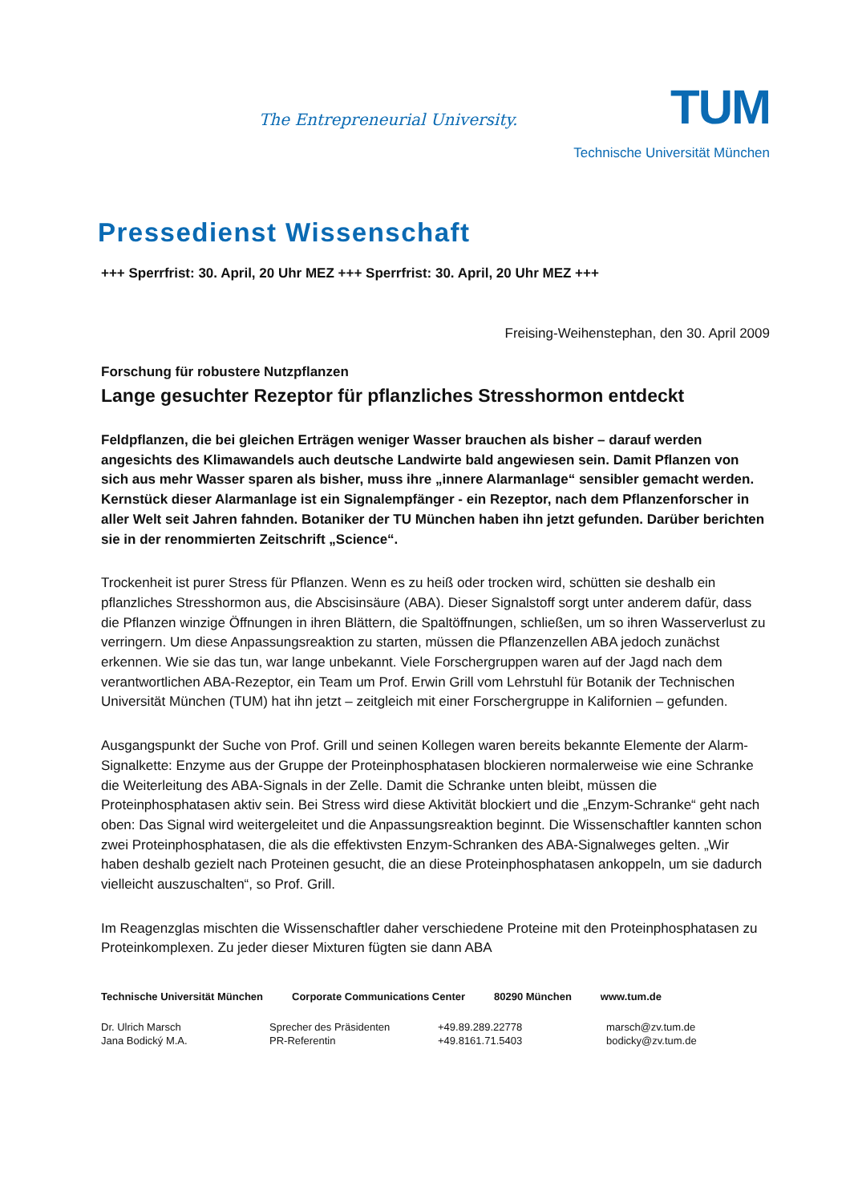The Entrepreneurial University.
TUM
Technische Universität München
Pressedienst Wissenschaft
+++ Sperrfrist: 30. April, 20 Uhr MEZ +++ Sperrfrist: 30. April, 20 Uhr MEZ +++
Freising-Weihenstephan, den 30. April 2009
Forschung für robustere Nutzpflanzen
Lange gesuchter Rezeptor für pflanzliches Stresshormon entdeckt
Feldpflanzen, die bei gleichen Erträgen weniger Wasser brauchen als bisher – darauf werden angesichts des Klimawandels auch deutsche Landwirte bald angewiesen sein. Damit Pflanzen von sich aus mehr Wasser sparen als bisher, muss ihre „innere Alarmanlage“ sensibler gemacht werden. Kernstück dieser Alarmanlage ist ein Signalempfänger - ein Rezeptor, nach dem Pflanzenforscher in aller Welt seit Jahren fahnden. Botaniker der TU München haben ihn jetzt gefunden. Darüber berichten sie in der renommierten Zeitschrift „Science“.
Trockenheit ist purer Stress für Pflanzen. Wenn es zu heiß oder trocken wird, schütten sie deshalb ein pflanzliches Stresshormon aus, die Abscisinsäure (ABA). Dieser Signalstoff sorgt unter anderem dafür, dass die Pflanzen winzige Öffnungen in ihren Blättern, die Spaltöffnungen, schließen, um so ihren Wasserverlust zu verringern. Um diese Anpassungsreaktion zu starten, müssen die Pflanzenzellen ABA jedoch zunächst erkennen. Wie sie das tun, war lange unbekannt. Viele Forschergruppen waren auf der Jagd nach dem verantwortlichen ABA-Rezeptor, ein Team um Prof. Erwin Grill vom Lehrstuhl für Botanik der Technischen Universität München (TUM) hat ihn jetzt – zeitgleich mit einer Forschergruppe in Kalifornien – gefunden.
Ausgangspunkt der Suche von Prof. Grill und seinen Kollegen waren bereits bekannte Elemente der Alarm-Signalkette: Enzyme aus der Gruppe der Proteinphosphatasen blockieren normalerweise wie eine Schranke die Weiterleitung des ABA-Signals in der Zelle. Damit die Schranke unten bleibt, müssen die Proteinphosphatasen aktiv sein. Bei Stress wird diese Aktivität blockiert und die „Enzym-Schranke“ geht nach oben: Das Signal wird weitergeleitet und die Anpassungsreaktion beginnt. Die Wissenschaftler kannten schon zwei Proteinphosphatasen, die als die effektivsten Enzym-Schranken des ABA-Signalweges gelten. „Wir haben deshalb gezielt nach Proteinen gesucht, die an diese Proteinphosphatasen ankoppeln, um sie dadurch vielleicht auszuschalten“, so Prof. Grill.
Im Reagenzglas mischten die Wissenschaftler daher verschiedene Proteine mit den Proteinphosphatasen zu Proteinkomplexen. Zu jeder dieser Mixturen fügten sie dann ABA
Technische Universität München Corporate Communications Center 80290 München www.tum.de
Dr. Ulrich Marsch
Sprecher des Präsidenten
+49.89.289.22778
marsch@zv.tum.de
Jana Bodický M.A.
PR-Referentin
+49.8161.71.5403
bodicky@zv.tum.de